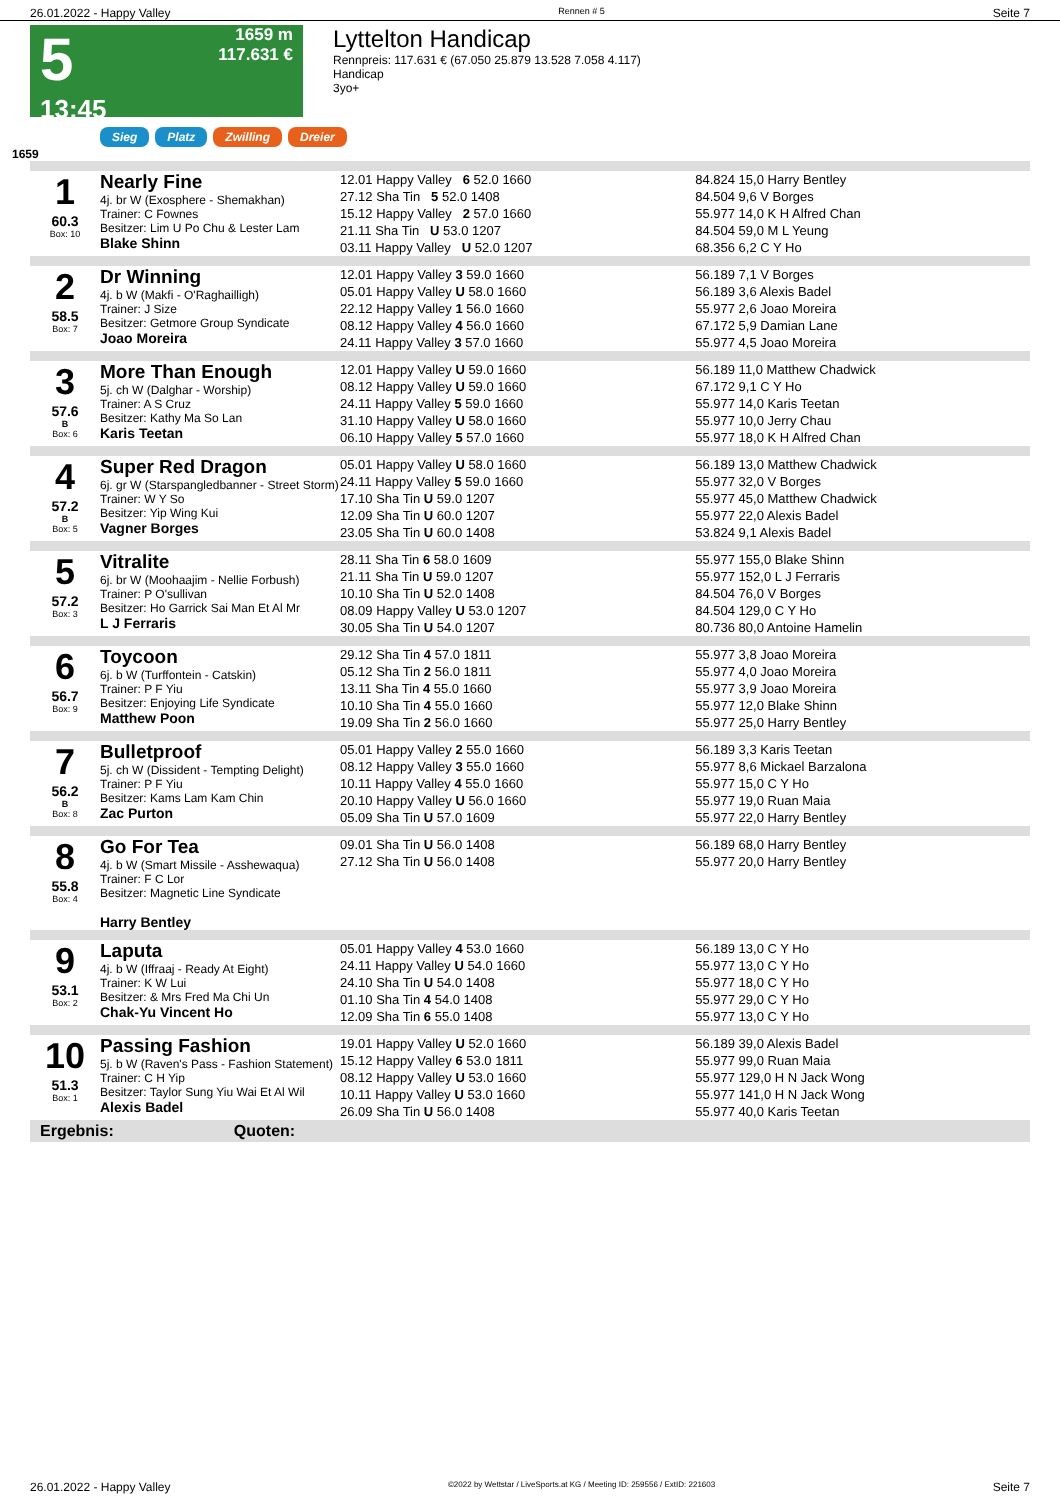26.01.2022 - Happy Valley Rennen # 5 Seite 7
5
13:45
1659 m
117.631 €
Lyttelton Handicap
Rennpreis: 117.631 € (67.050 25.879 13.528 7.058 4.117)
Handicap
3yo+
Sieg Platz Zwilling Dreier
1659
| 1 60.3 Box: 10 | Nearly Fine 4j. br W (Exosphere - Shemakhan) Trainer: C Fownes Besitzer: Lim U Po Chu & Lester Lam Blake Shinn | 12.01 Happy Valley 6 52.0 1660 27.12 Sha Tin 5 52.0 1408 15.12 Happy Valley 2 57.0 1660 21.11 Sha Tin U 53.0 1207 03.11 Happy Valley U 52.0 1207 | 84.824 15,0 Harry Bentley 84.504 9,6 V Borges 55.977 14,0 K H Alfred Chan 84.504 59,0 M L Yeung 68.356 6,2 C Y Ho |
| 2 58.5 Box: 7 | Dr Winning 4j. b W (Makfi - O'Raghailligh) Trainer: J Size Besitzer: Getmore Group Syndicate Joao Moreira | 12.01 Happy Valley 3 59.0 1660 05.01 Happy Valley U 58.0 1660 22.12 Happy Valley 1 56.0 1660 08.12 Happy Valley 4 56.0 1660 24.11 Happy Valley 3 57.0 1660 | 56.189 7,1 V Borges 56.189 3,6 Alexis Badel 55.977 2,6 Joao Moreira 67.172 5,9 Damian Lane 55.977 4,5 Joao Moreira |
| 3 57.6 B Box: 6 | More Than Enough 5j. ch W (Dalghar - Worship) Trainer: A S Cruz Besitzer: Kathy Ma So Lan Karis Teetan | 12.01 Happy Valley U 59.0 1660 08.12 Happy Valley U 59.0 1660 24.11 Happy Valley 5 59.0 1660 31.10 Happy Valley U 58.0 1660 06.10 Happy Valley 5 57.0 1660 | 56.189 11,0 Matthew Chadwick 67.172 9,1 C Y Ho 55.977 14,0 Karis Teetan 55.977 10,0 Jerry Chau 55.977 18,0 K H Alfred Chan |
| 4 57.2 B Box: 5 | Super Red Dragon 6j. gr W (Starspangledbanner - Street Storm) Trainer: W Y So Besitzer: Yip Wing Kui Vagner Borges | 05.01 Happy Valley U 58.0 1660 24.11 Happy Valley 5 59.0 1660 17.10 Sha Tin U 59.0 1207 12.09 Sha Tin U 60.0 1207 23.05 Sha Tin U 60.0 1408 | 56.189 13,0 Matthew Chadwick 55.977 32,0 V Borges 55.977 45,0 Matthew Chadwick 55.977 22,0 Alexis Badel 53.824 9,1 Alexis Badel |
| 5 57.2 Box: 3 | Vitralite 6j. br W (Moohaajim - Nellie Forbush) Trainer: P O'sullivan Besitzer: Ho Garrick Sai Man Et Al Mr L J Ferraris | 28.11 Sha Tin 6 58.0 1609 21.11 Sha Tin U 59.0 1207 10.10 Sha Tin U 52.0 1408 08.09 Happy Valley U 53.0 1207 30.05 Sha Tin U 54.0 1207 | 55.977 155,0 Blake Shinn 55.977 152,0 L J Ferraris 84.504 76,0 V Borges 84.504 129,0 C Y Ho 80.736 80,0 Antoine Hamelin |
| 6 56.7 Box: 9 | Toycoon 6j. b W (Turffontein - Catskin) Trainer: P F Yiu Besitzer: Enjoying Life Syndicate Matthew Poon | 29.12 Sha Tin 4 57.0 1811 05.12 Sha Tin 2 56.0 1811 13.11 Sha Tin 4 55.0 1660 10.10 Sha Tin 4 55.0 1660 19.09 Sha Tin 2 56.0 1660 | 55.977 3,8 Joao Moreira 55.977 4,0 Joao Moreira 55.977 3,9 Joao Moreira 55.977 12,0 Blake Shinn 55.977 25,0 Harry Bentley |
| 7 56.2 B Box: 8 | Bulletproof 5j. ch W (Dissident - Tempting Delight) Trainer: P F Yiu Besitzer: Kams Lam Kam Chin Zac Purton | 05.01 Happy Valley 2 55.0 1660 08.12 Happy Valley 3 55.0 1660 10.11 Happy Valley 4 55.0 1660 20.10 Happy Valley U 56.0 1660 05.09 Sha Tin U 57.0 1609 | 56.189 3,3 Karis Teetan 55.977 8,6 Mickael Barzalona 55.977 15,0 C Y Ho 55.977 19,0 Ruan Maia 55.977 22,0 Harry Bentley |
| 8 55.8 Box: 4 | Go For Tea 4j. b W (Smart Missile - Asshewaqua) Trainer: F C Lor Besitzer: Magnetic Line Syndicate Harry Bentley | 09.01 Sha Tin U 56.0 1408 27.12 Sha Tin U 56.0 1408 | 56.189 68,0 Harry Bentley 55.977 20,0 Harry Bentley |
| 9 53.1 Box: 2 | Laputa 4j. b W (Iffraaj - Ready At Eight) Trainer: K W Lui Besitzer: & Mrs Fred Ma Chi Un Chak-Yu Vincent Ho | 05.01 Happy Valley 4 53.0 1660 24.11 Happy Valley U 54.0 1660 24.10 Sha Tin U 54.0 1408 01.10 Sha Tin 4 54.0 1408 12.09 Sha Tin 6 55.0 1408 | 56.189 13,0 C Y Ho 55.977 13,0 C Y Ho 55.977 18,0 C Y Ho 55.977 29,0 C Y Ho 55.977 13,0 C Y Ho |
| 10 51.3 Box: 1 | Passing Fashion 5j. b W (Raven's Pass - Fashion Statement) Trainer: C H Yip Besitzer: Taylor Sung Yiu Wai Et Al Wil Alexis Badel | 19.01 Happy Valley U 52.0 1660 15.12 Happy Valley 6 53.0 1811 08.12 Happy Valley U 53.0 1660 10.11 Happy Valley U 53.0 1660 26.09 Sha Tin U 56.0 1408 | 56.189 39,0 Alexis Badel 55.977 99,0 Ruan Maia 55.977 129,0 H N Jack Wong 55.977 141,0 H N Jack Wong 55.977 40,0 Karis Teetan |
Ergebnis: Quoten:
26.01.2022 - Happy Valley ©2022 by Wettstar / LiveSports.at KG / Meeting ID: 259556 / ExtID: 221603 Seite 7